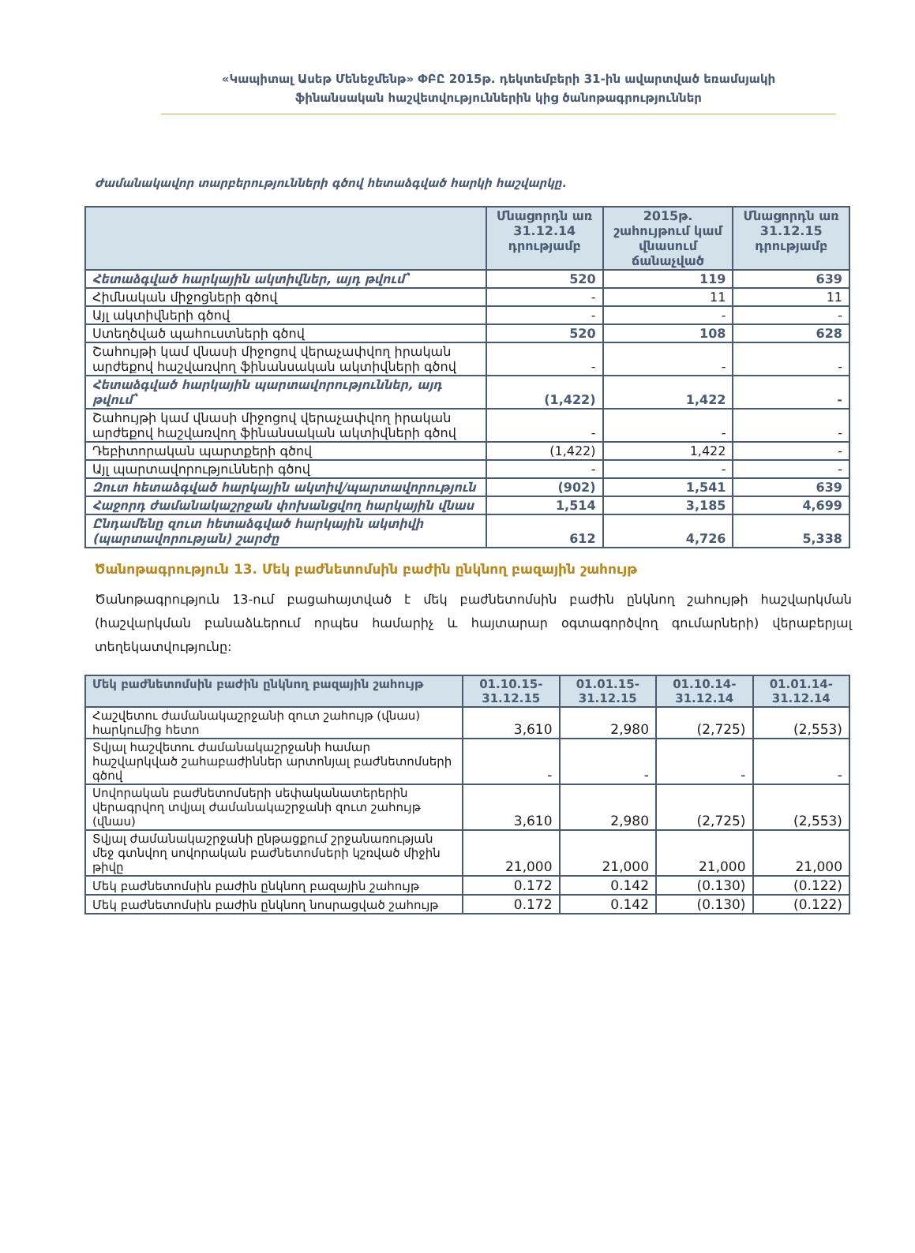«Կապիտալ Ասեթ Մենեջմենթ» ՓԲԸ 2015թ. դեկտեմբերի 31-ին ավարտված եռամսյակի
ֆինանսական հաշվետվություններին կից ծանոթագրություններ
Ժամանակավոր տարբերությունների գծով հետաձգված հարկի հաշվարկը.
| | Մնացորդն առ 31.12.14 դրությամբ | 2015թ. շահույթում կամ վնասում ճանաչված | Մնացորդն առ 31.12.15 դրությամբ |
| --- | --- | --- | --- |
| Հետաձգված հարկային ակտիվներ, այդ թվում՝ | 520 | 119 | 639 |
| Հիմնական միջոցների գծով | - | 11 | 11 |
| Այլ ակտիվների գծով | - | - | - |
| Ստեղծված պահուստների գծով | 520 | 108 | 628 |
| Շահույթի կամ վնասի միջոցով վերաչափվող իրական արժեքով հաշվառվող ֆինանսական ակտիվների գծով | - | - | - |
| Հետաձգված հարկային պարտավորություններ, այդ թվում՝ | (1,422) | 1,422 | - |
| Շահույթի կամ վնասի միջոցով վերաչափվող իրական արժեքով հաշվառվող ֆինանսական ակտիվների գծով | - | - | - |
| Դեբիտորական պարտքերի գծով | (1,422) | 1,422 | - |
| Այլ պարտավորությունների գծով | - | - | - |
| Զուտ հետաձգված հարկային ակտիվ/պարտավորություն | (902) | 1,541 | 639 |
| Հաջորդ ժամանակաշրջան փոխանցվող հարկային վնաս | 1,514 | 3,185 | 4,699 |
| Ընդամենը զուտ հետաձգված հարկային ակտիվի (պարտավորության) շարժը | 612 | 4,726 | 5,338 |
Ծանոթագրություն 13. Մեկ բաժնետոմսին բաժին ընկնող բազային շահույթ
Ծանոթագրություն 13-ում բացահայտված է մեկ բաժնետոմսին բաժին ընկնող շահույթի հաշվարկման (հաշվարկման բանաձևերում որպես համարիչ և հայտարար օգտագործվող գումարների) վերաբերյալ տեղեկատվությունը:
| Մեկ բաժնետոմսին բաժին ընկնող բազային շահույթ | 01.10.15- 31.12.15 | 01.01.15- 31.12.15 | 01.10.14- 31.12.14 | 01.01.14- 31.12.14 |
| --- | --- | --- | --- | --- |
| Հաշվետու ժամանակաշրջանի զուտ շահույթ (վնաս) հարկումից հետո | 3,610 | 2,980 | (2,725) | (2,553) |
| Տվյալ հաշվետու ժամանակաշրջանի համար հաշվարկված շահաբաժիններ արտոնյալ բաժնետոմսերի գծով | - | - | - | - |
| Սովորական բաժնետոմսերի սեփականատերերին վերագրվող տվյալ ժամանակաշրջանի զուտ շահույթ (վնաս) | 3,610 | 2,980 | (2,725) | (2,553) |
| Տվյալ ժամանակաշրջանի ընթացքում շրջանառության մեջ գտնվող սովորական բաժնետոմսերի կշռված միջին թիվը | 21,000 | 21,000 | 21,000 | 21,000 |
| Մեկ բաժնետոմսին բաժին ընկնող բազային շահույթ | 0.172 | 0.142 | (0.130) | (0.122) |
| Մեկ բաժնետոմսին բաժին ընկնող նոսրացված շահույթ | 0.172 | 0.142 | (0.130) | (0.122) |